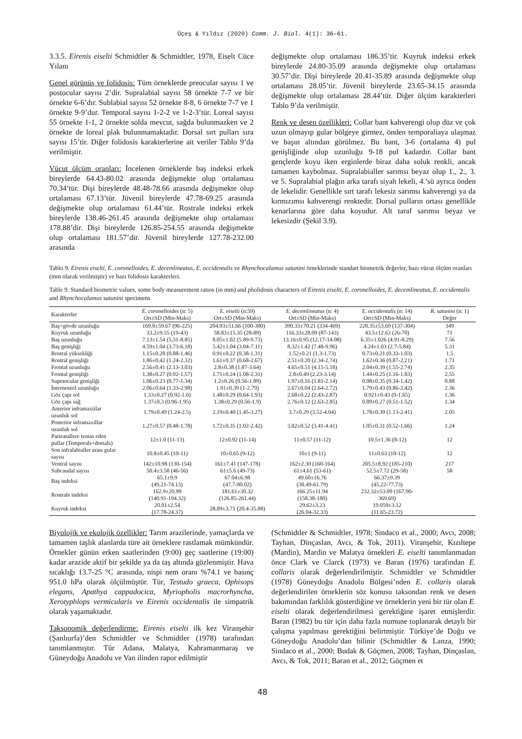Üçeş & Yıldız (2020) Comm. J. Biol. 4(1): 36–61.
3.3.5. Eirenis eiselti Schmidtler & Schmidtler, 1978, Eiselt Cüce Yılanı
Genel görünüş ve folidosis: Tüm örneklerde preocular sayısı 1 ve postocular sayısı 2’dir. Supralabial sayısı 58 örnekte 7-7 ve bir örnekte 6-6’dır. Sublabial sayısı 52 örnekte 8-8, 6 örnekte 7-7 ve 1 örnekte 9-9’dur. Temporal sayısı 1-2-2 ve 1-2-3’tür. Loreal sayısı 55 örnekte 1-1, 2 örnekte solda mevcut, sağda bulunmazken ve 2 örnekte de loreal plak bulunmamaktadır. Dorsal sırt pulları sıra sayısı 15’tir. Diğer folidosis karakterlerine ait veriler Tablo 9’da verilmiştir.
Vücut ölçüm oranları: İncelenen örneklerde baş indeksi erkek bireylerde 64.43-80.02 arasında değişmekte olup ortalaması 70.34’tür. Dişi bireylerde 48.48-78.66 arasında değişmekte olup ortalaması 67.13’tür. Jüvenil bireylerde 47.78-69.25 arasında değişmekte olup ortalaması 61.44’tür. Rostrale indeksi erkek bireylerde 138.46-261.45 arasında değişmekte olup ortalaması 178.88’dir. Dişi bireylerde 126.85-254.55 arasında değişmekte olup ortalaması 181.57’dir. Jüvenil bireylerde 127.78-232.00 arasında
değişmekte olup ortalaması 186.35’tir. Kuyruk indeksi erkek bireylerde 24.80-35.09 arasında değişmekte olup ortalaması 30.57’dir. Dişi bireylerde 20.41-35.89 arasında değişmekte olup ortalaması 28.05’tir. Jüvenil bireylerde 23.65-34.15 arasında değişmekte olup ortalaması 28.44’tür. Diğer ölçüm karakterleri Tablo 9’da verilmiştir.
Renk ve desen özellikleri: Collar bant kahverengi olup düz ve çok uzun olmayıp gular bölgeye girmez, önden temporaliaya ulaşmaz ve başın altından görülmez. Bu bant, 3-6 (ortalama 4) pul genişliğinde olup uzunluğu 9-18 pul kadardır. Collar bant gençlerde koyu iken erginlerde biraz daha soluk renkli, ancak tamamen kaybolmaz. Supralabialler sarımsı beyaz olup 1., 2., 3. ve 5. Supralabial plağın arka tarafı siyah lekeli, 4.’sü ayrıca önden de lekelidir. Genellikle sırt tarafı lekesiz sarımsı kahverengi ya da kırmızımsı kahverengi renktedir. Dorsal pulların ortası genellikle kenarlarına göre daha koyudur. Alt taraf sarımsı beyaz ve lekesizdir (Şekil 3.9).
Tablo 9. Eirenis eiselti, E. coronelloides, E. decemlineatus, E. occidentalis ve Rhynchocalamus satunini örneklerinde standart biometrik değerler, bazı vücut ölçüm oranları (mm olarak verilmiştir) ve bazı folidosis karakterleri.
Table 9. Standard biometric values, some body measurement ratios (in mm) and pholidosis characters of Eirenis eiselti, E. coronelloides, E. decemlineatus, E. occidentalis and Rhynchocalamus satunini specimens
| Karakterler | E. coronelloides (n: 5) Ort±SD (Min-Maks) | E. eiselti (n:59) Ort±SD (Min-Maks) | E. decemlineatus (n: 4) Ort±SD (Min-Maks) | E. occidentalis (n: 14) Ort±SD (Min-Maks) | R. satunini (n: 1) Değer |
| --- | --- | --- | --- | --- | --- |
| Baş+gövde uzunluğu | 169.8±59.67 (96-225) | 204.93±51.66 (100-300) | 390.33±70.21 (334-469) | 228.35±53.69 (137-304) | 349 |
| Kuyruk uzunluğu | 33.2±9.55 (19-43) | 58.83±15.35 (28-89) | 116.33±28.09 (87-143) | 43.5±12.63 (26-70) | 71 |
| Baş uzunluğu | 7.13±1.54 (5.31-8.85) | 8.05±1.02 (5.89-9.73) | 13.16±0.95 (12.17-14.08) | 6.35±1.026 (4.91-8.29) | 7.56 |
| Baş genişliği | 4.59±1.04 (3.73-6.18) | 5.42±1.04 (3.04-7.11) | 8.32±1.42 (7.48-9.96) | 4.24±1.03 (2.7-5.84) | 5.31 |
| Rostral yüksekliği | 1.15±0.28 (0.88-1.46) | 0.91±0.22 (0.38-1.31) | 1.52±0.21 (1.3-1.73) | 0.73±0.21 (0.33-1.03) | 1.5 |
| Rostral genişliği | 1.86±0.42 (1.24-2.32) | 1.61±0.37 (0.68-2.67) | 2.51±0.20 (2.34-2.74) | 1.62±0.36 (0.87-2.21) | 1.71 |
| Frontal uzunluğu | 2.56±0.41 (2.13-3.03) | 2.8±0.38 (1.87-3.64) | 4.65±0.51 (4.15-5.18) | 2.04±0.39 (1.55-2.74) | 2.35 |
| Frontal genişliği | 1.38±0.27 (0.92-1.57) | 1.71±0.24 (1.08-2.31) | 2.8±0.49 (2.23-3.14) | 1.44±0.25 (1.16-1.83) | 2.55 |
| Supraocular genişliği | 1.06±0.23 (0.77-1.34) | 1.2±0.26 (0.56-1.89) | 1.97±0.16 (1.81-2.14) | 0.98±0.35 (0.34-1.42) | 0.88 |
| İnternostril uzunluğu | 2.06±0.64 (1.33-2.98) | 1.91±0.39 (1-2.79) | 2.67±0.04 (2.64-2.72) | 1.79±0.43 (0.86-2.42) | 2.36 |
| Göz çapı sol | 1.33±0.27 (0.92-1.6) | 1.48±0.29 (0.64-1.93) | 2.68±0.22 (2.43-2.87) | 0.921±0.43 (0-1.65) | 1.36 |
| Göz çapı sağ | 1.37±0.3 (0.96-1.95) | 1.38±0.29 (0.56-1.9) | 2.76±0.12 (2.63-2.85) | 0.89±0.27 (0.51-1.52) | 1.34 |
| Anterior inframaxiilar uzunluk sol | 1.79±0.49 (1.24-2.5) | 2.19±0.40 (1.45-3.27) | 3.7±0.29 (3.52-4.04) | 1.78±0.39 (1.13-2.41) | 2.05 |
| Posterior inframaxillar uzunluk sol | 1.27±0.57 (0.48-1.78) | 1.72±0.35 (1.02-2.42) | 3.82±0.52 (3.41-4.41) | 1.05±0.31 (0.52-1.66) | 1.24 |
| Parieatallere temas eden pullar (Temporals+dorsals) | 12±1.0 (11-13) | 12±0.92 (11-14) | 11±0.57 (11-12) | 10.5±1.36 (8-12) | 12 |
| Son infralabialler arası gular sayısı | 10.8±0.45 (10-11) | 10±0.65 (9-12) | 10±1 (9-11) | 11±0.63 (10-12) | 12 |
| Ventral sayısı | 142±10.98 (130-154) | 161±7.41 (147-178) | 162±2.30 (160-164) | 205.5±8.92 (185-210) | 217 |
| Subcaudal sayısı | 50.4±3.58 (46-56) | 61±5.6 (49-73) | 61±4.61 (53-61) | 52.5±7.72 (29-58) | 58 |
| Baş indeksi | 65.1±9.9 (49.21-74.13) | 67.04±6.98 (47.7-80.02) | 49.60±16.76 (30.49-61.79) | 66.37±9.39 (45.22-77.73) | |
| Rostrale indeksi | 162.9±20.99 (140.91-194.32) | 181.61±30.32 (126.85-261.44) | 166.25±11.94 (158.38-180) | 232.32±53.09 (167.90- 369.69) | |
| Kuyruk indeksi | 20.01±2.54 (17.78-24.37) | 28.89±3.71 (20.4-35.88) | 29.62±3.23 (26.04-32.33) | 19.059±3.12 (11.65-23.72) | |
Biyolojik ve ekolojik özellikler: Tarım arazilerinde, yamaçlarda ve tamamen taşlık alanlarda türe ait örneklere rastlamak mümkündür. Örnekler günün erken saatlerinden (9:00) geç saatlerine (19:00) kadar arazide aktif bir şekilde ya da taş altında gözlenmiştir. Hava sıcaklığı 13.7-25 °C arasında, nispi nem oranı %74.1 ve basınç 951.0 hPa olarak ölçülmüştür. Tür, Testudo graeca, Ophisops elegans, Apathya cappadocica, Myriopholis macrorhyncha, Xerotyphlops vermicularis ve Eirenis occidentalis ile simpatrik olarak yaşamaktadır.
Taksonomik değerlendirme: Eirenis eiselti ilk kez Viranşehir (Şanlıurfa)’den Schmidtler ve Schmidtler (1978) tarafından tanımlanmıştır. Tür Adana, Malatya, Kahramanmaraş ve Güneydoğu Anadolu ve Van ilinden rapor edilmiştir
(Schmidtler & Schmidtler, 1978; Sindaco et al., 2000; Avcı, 2008; Tayhan, Dinçaslan, Avcı, & Tok, 2011). Viranşehir, Kızıltepe (Mardin), Mardin ve Malatya örnekleri E. eiselti tanımlanmadan önce Clark ve Clarck (1973) ve Baran (1976) tarafından E. collaris olarak değerlendirilmiştir. Schmidtler ve Schmidtler (1978) Güneydoğu Anadolu Bölgesi’nden E. collaris olarak değerlendirilen örneklerin söz konusu taksondan renk ve desen bakımından farklılık gösterdiğine ve örneklerin yeni bir tür olan E. eiselti olarak değerlendirilmesi gerektiğine işaret etmişlerdir. Baran (1982) bu tür için daha fazla numune toplanarak detaylı bir çalışma yapılması gerektiğini belirtmiştir. Türkiye’de Doğu ve Güneydoğu Anadolu’dan bilinir (Schmidtler & Lanza, 1990; Sindaco et al., 2000; Budak & Göçmen, 2008; Tayhan, Dinçaslan, Avcı, & Tok, 2011; Baran et al., 2012; Göçmen et
48